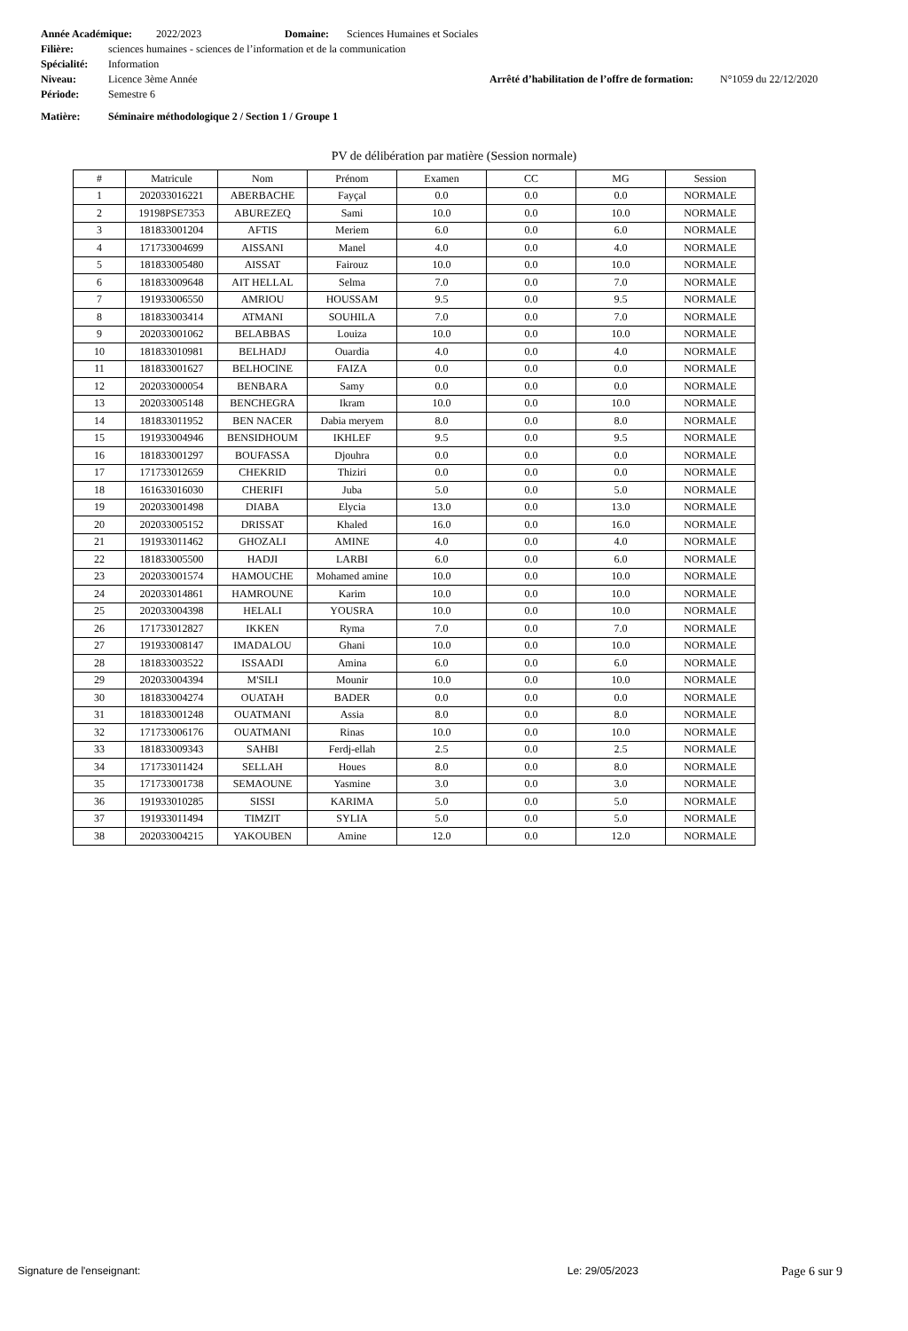Année Académique: 2022/2023 Domaine: Sciences Humaines et Sociales
Filière: sciences humaines - sciences de l’information et de la communication
Spécialité: Information
Niveau: Licence 3ème Année Arrêté d’habilitation de l’offre de formation: N°1059 du 22/12/2020
Période: Semestre 6
Matière: Séminaire méthodologique 2 / Section 1 / Groupe 1
PV de délibération par matière (Session normale)
| # | Matricule | Nom | Prénom | Examen | CC | MG | Session |
| --- | --- | --- | --- | --- | --- | --- | --- |
| 1 | 202033016221 | ABERBACHE | Fayçal | 0.0 | 0.0 | 0.0 | NORMALE |
| 2 | 19198PSE7353 | ABUREZEQ | Sami | 10.0 | 0.0 | 10.0 | NORMALE |
| 3 | 181833001204 | AFTIS | Meriem | 6.0 | 0.0 | 6.0 | NORMALE |
| 4 | 171733004699 | AISSANI | Manel | 4.0 | 0.0 | 4.0 | NORMALE |
| 5 | 181833005480 | AISSAT | Fairouz | 10.0 | 0.0 | 10.0 | NORMALE |
| 6 | 181833009648 | AIT HELLAL | Selma | 7.0 | 0.0 | 7.0 | NORMALE |
| 7 | 191933006550 | AMRIOU | HOUSSAM | 9.5 | 0.0 | 9.5 | NORMALE |
| 8 | 181833003414 | ATMANI | SOUHILA | 7.0 | 0.0 | 7.0 | NORMALE |
| 9 | 202033001062 | BELABBAS | Louiza | 10.0 | 0.0 | 10.0 | NORMALE |
| 10 | 181833010981 | BELHADJ | Ouardia | 4.0 | 0.0 | 4.0 | NORMALE |
| 11 | 181833001627 | BELHOCINE | FAIZA | 0.0 | 0.0 | 0.0 | NORMALE |
| 12 | 202033000054 | BENBARA | Samy | 0.0 | 0.0 | 0.0 | NORMALE |
| 13 | 202033005148 | BENCHEGRA | Ikram | 10.0 | 0.0 | 10.0 | NORMALE |
| 14 | 181833011952 | BEN NACER | Dabia meryem | 8.0 | 0.0 | 8.0 | NORMALE |
| 15 | 191933004946 | BENSIDHOUM | IKHLEF | 9.5 | 0.0 | 9.5 | NORMALE |
| 16 | 181833001297 | BOUFASSA | Djouhra | 0.0 | 0.0 | 0.0 | NORMALE |
| 17 | 171733012659 | CHEKRID | Thiziri | 0.0 | 0.0 | 0.0 | NORMALE |
| 18 | 161633016030 | CHERIFI | Juba | 5.0 | 0.0 | 5.0 | NORMALE |
| 19 | 202033001498 | DIABA | Elycia | 13.0 | 0.0 | 13.0 | NORMALE |
| 20 | 202033005152 | DRISSAT | Khaled | 16.0 | 0.0 | 16.0 | NORMALE |
| 21 | 191933011462 | GHOZALI | AMINE | 4.0 | 0.0 | 4.0 | NORMALE |
| 22 | 181833005500 | HADJI | LARBI | 6.0 | 0.0 | 6.0 | NORMALE |
| 23 | 202033001574 | HAMOUCHE | Mohamed amine | 10.0 | 0.0 | 10.0 | NORMALE |
| 24 | 202033014861 | HAMROUNE | Karim | 10.0 | 0.0 | 10.0 | NORMALE |
| 25 | 202033004398 | HELALI | YOUSRA | 10.0 | 0.0 | 10.0 | NORMALE |
| 26 | 171733012827 | IKKEN | Ryma | 7.0 | 0.0 | 7.0 | NORMALE |
| 27 | 191933008147 | IMADALOU | Ghani | 10.0 | 0.0 | 10.0 | NORMALE |
| 28 | 181833003522 | ISSAADI | Amina | 6.0 | 0.0 | 6.0 | NORMALE |
| 29 | 202033004394 | M'SILI | Mounir | 10.0 | 0.0 | 10.0 | NORMALE |
| 30 | 181833004274 | OUATAH | BADER | 0.0 | 0.0 | 0.0 | NORMALE |
| 31 | 181833001248 | OUATMANI | Assia | 8.0 | 0.0 | 8.0 | NORMALE |
| 32 | 171733006176 | OUATMANI | Rinas | 10.0 | 0.0 | 10.0 | NORMALE |
| 33 | 181833009343 | SAHBI | Ferdj-ellah | 2.5 | 0.0 | 2.5 | NORMALE |
| 34 | 171733011424 | SELLAH | Houes | 8.0 | 0.0 | 8.0 | NORMALE |
| 35 | 171733001738 | SEMAOUNE | Yasmine | 3.0 | 0.0 | 3.0 | NORMALE |
| 36 | 191933010285 | SISSI | KARIMA | 5.0 | 0.0 | 5.0 | NORMALE |
| 37 | 191933011494 | TIMZIT | SYLIA | 5.0 | 0.0 | 5.0 | NORMALE |
| 38 | 202033004215 | YAKOUBEN | Amine | 12.0 | 0.0 | 12.0 | NORMALE |
Signature de l'enseignant: Le: 29/05/2023 Page 6 sur 9